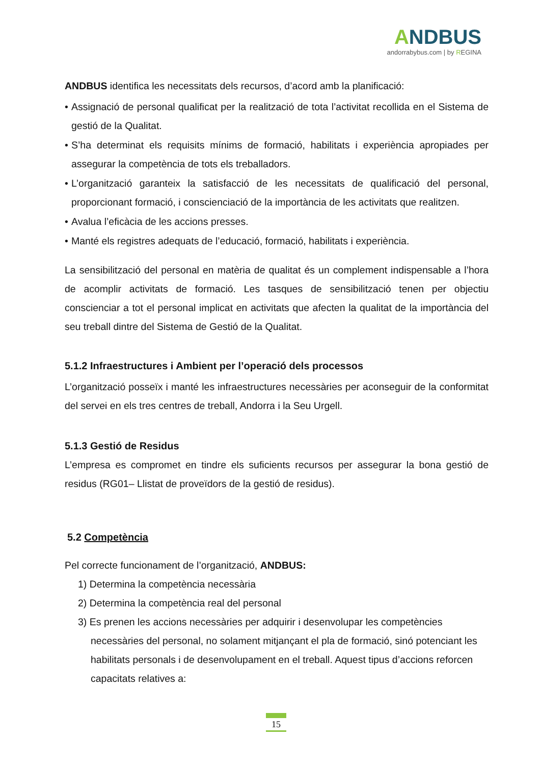ANDBUS
andorrabybus.com | by REGINA
ANDBUS identifica les necessitats dels recursos, d’acord amb la planificació:
• Assignació de personal qualificat per la realització de tota l’activitat recollida en el Sistema de gestió de la Qualitat.
• S’ha determinat els requisits mínims de formació, habilitats i experiència apropiades per assegurar la competència de tots els treballadors.
• L’organització garanteix la satisfacció de les necessitats de qualificació del personal, proporcionant formació, i conscienciació de la importància de les activitats que realitzen.
• Avalua l’eficàcia de les accions presses.
• Manté els registres adequats de l’educació, formació, habilitats i experiència.
La sensibilització del personal en matèria de qualitat és un complement indispensable a l’hora de acomplir activitats de formació. Les tasques de sensibilització tenen per objectiu conscienciar a tot el personal implicat en activitats que afecten la qualitat de la importància del seu treball dintre del Sistema de Gestió de la Qualitat.
5.1.2 Infraestructures i Ambient per l’operació dels processos
L’organització posseïx i manté les infraestructures necessàries per aconseguir de la conformitat del servei en els tres centres de treball, Andorra i la Seu Urgell.
5.1.3 Gestió de Residus
L’empresa es compromet en tindre els suficients recursos per assegurar la bona gestió de residus (RG01– Llistat de proveïdors de la gestió de residus).
5.2 Competència
Pel correcte funcionament de l’organització, ANDBUS:
1) Determina la competència necessària
2) Determina la competència real del personal
3) Es prenen les accions necessàries per adquirir i desenvolupar les competències necessàries del personal, no solament mitjançant el pla de formació, sinó potenciant les habilitats personals i de desenvolupament en el treball. Aquest tipus d’accions reforcen capacitats relatives a:
15